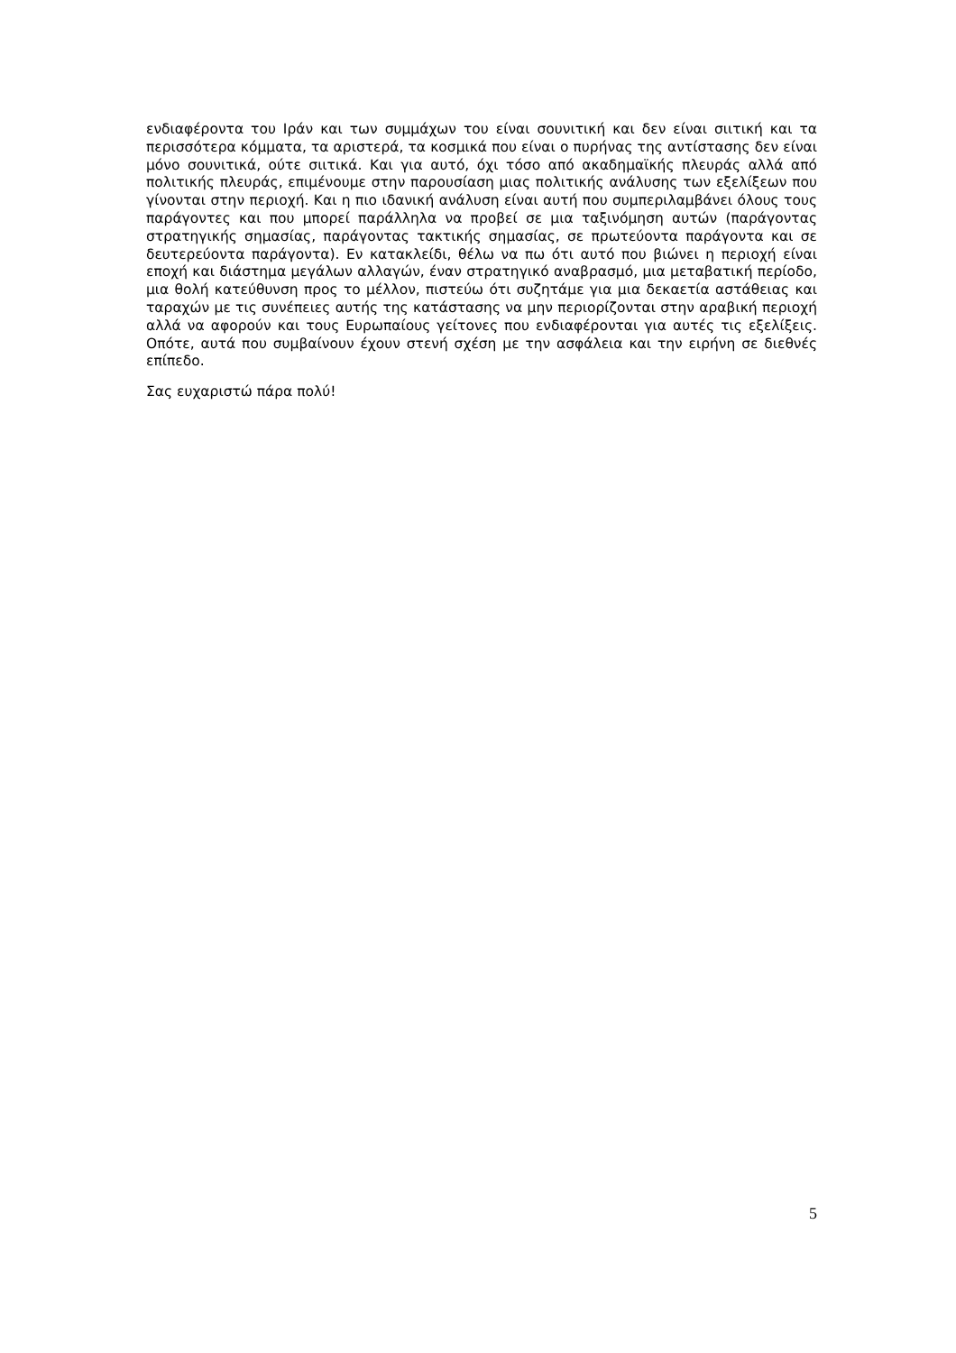ενδιαφέροντα του Ιράν και των συμμάχων του είναι σουνιτική και δεν είναι σιιτική και τα περισσότερα κόμματα, τα αριστερά, τα κοσμικά που είναι ο πυρήνας της αντίστασης δεν είναι μόνο σουνιτικά, ούτε σιιτικά. Και για αυτό, όχι τόσο από ακαδημαϊκής πλευράς αλλά από πολιτικής πλευράς, επιμένουμε στην παρουσίαση μιας πολιτικής ανάλυσης των εξελίξεων που γίνονται στην περιοχή. Και η πιο ιδανική ανάλυση είναι αυτή που συμπεριλαμβάνει όλους τους παράγοντες και που μπορεί παράλληλα να προβεί σε μια ταξινόμηση αυτών (παράγοντας στρατηγικής σημασίας, παράγοντας τακτικής σημασίας, σε πρωτεύοντα παράγοντα και σε δευτερεύοντα παράγοντα). Εν κατακλείδι, θέλω να πω ότι αυτό που βιώνει η περιοχή είναι εποχή και διάστημα μεγάλων αλλαγών, έναν στρατηγικό αναβρασμό, μια μεταβατική περίοδο, μια θολή κατεύθυνση προς το μέλλον, πιστεύω ότι συζητάμε για μια δεκαετία αστάθειας και ταραχών με τις συνέπειες αυτής της κατάστασης να μην περιορίζονται στην αραβική περιοχή αλλά να αφορούν και τους Ευρωπαίους γείτονες που ενδιαφέρονται για αυτές τις εξελίξεις. Οπότε, αυτά που συμβαίνουν έχουν στενή σχέση με την ασφάλεια και την ειρήνη σε διεθνές επίπεδο.
Σας ευχαριστώ πάρα πολύ!
5